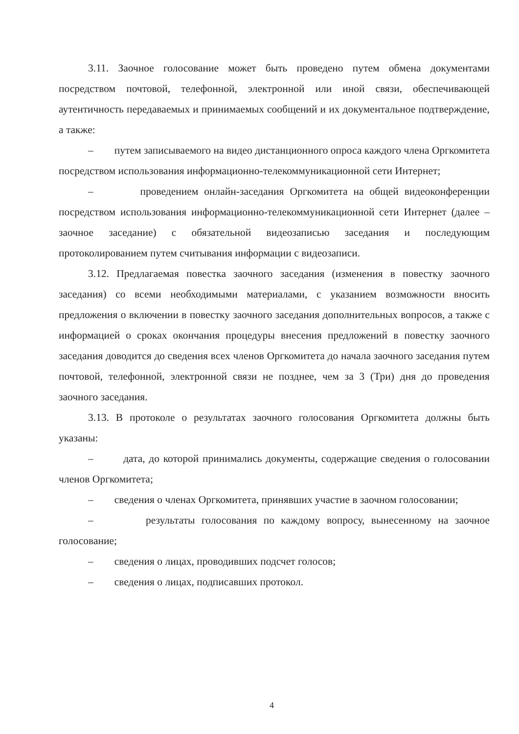3.11. Заочное голосование может быть проведено путем обмена документами посредством почтовой, телефонной, электронной или иной связи, обеспечивающей аутентичность передаваемых и принимаемых сообщений и их документальное подтверждение, а также:
– путем записываемого на видео дистанционного опроса каждого члена Оргкомитета посредством использования информационно-телекоммуникационной сети Интернет;
– проведением онлайн-заседания Оргкомитета на общей видеоконференции посредством использования информационно-телекоммуникационной сети Интернет (далее – заочное заседание) с обязательной видеозаписью заседания и последующим протоколированием путем считывания информации с видеозаписи.
3.12. Предлагаемая повестка заочного заседания (изменения в повестку заочного заседания) со всеми необходимыми материалами, с указанием возможности вносить предложения о включении в повестку заочного заседания дополнительных вопросов, а также с информацией о сроках окончания процедуры внесения предложений в повестку заочного заседания доводится до сведения всех членов Оргкомитета до начала заочного заседания путем почтовой, телефонной, электронной связи не позднее, чем за 3 (Три) дня до проведения заочного заседания.
3.13. В протоколе о результатах заочного голосования Оргкомитета должны быть указаны:
– дата, до которой принимались документы, содержащие сведения о голосовании членов Оргкомитета;
– сведения о членах Оргкомитета, принявших участие в заочном голосовании;
– результаты голосования по каждому вопросу, вынесенному на заочное голосование;
– сведения о лицах, проводивших подсчет голосов;
– сведения о лицах, подписавших протокол.
4